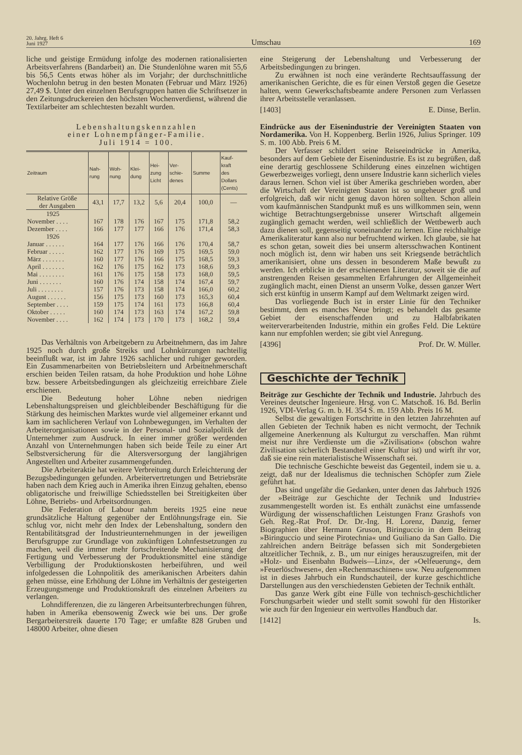20. Jahrg. Heft 6
Juni 1927
Umschau
169
liche und geistige Ermüdung infolge des modernen rationalisierten Arbeitsverfahrens (Bandarbeit) an. Die Stundenlöhne waren mit 55,6 bis 56,5 Cents etwas höher als im Vorjahr; der durchschnittliche Wochenlohn betrug in den besten Monaten (Februar und März 1926) 27,49 $. Unter den einzelnen Berufsgruppen hatten die Schriftsetzer in den Zeitungsdruckereien den höchsten Wochenverdienst, während die Textilarbeiter am schlechtesten bezahlt wurden.
Lebenshaltungskennzahlen
einer Lohnempfänger-Familie.
Juli 1914 = 100.
| Zeitraum | Nah- rung | Woh- nung | Klei- dung | Hei- zung Licht | Ver- schie- denes | Summe | Kauf- kraft des Dollars (Cents) |
| --- | --- | --- | --- | --- | --- | --- | --- |
| Relative Größe der Ausgaben | 43,1 | 17,7 | 13,2 | 5,6 | 20,4 | 100,0 | — |
| 1925 | | | | | | | |
| November . . . . | 167 | 178 | 176 | 167 | 175 | 171,8 | 58,2 |
| Dezember . . . . | 166 | 177 | 177 | 166 | 176 | 171,4 | 58,3 |
| 1926 | | | | | | | |
| Januar . . . . . . | 164 | 177 | 176 | 166 | 176 | 170,4 | 58,7 |
| Februar . . . . . | 162 | 177 | 176 | 169 | 175 | 169,5 | 59,0 |
| März . . . . . . . | 160 | 177 | 176 | 166 | 175 | 168,5 | 59,3 |
| April . . . . . . . | 162 | 176 | 175 | 162 | 173 | 168,6 | 59,3 |
| Mai . . . . . . . . | 161 | 176 | 175 | 158 | 173 | 168,0 | 59,5 |
| Juni . . . . . . . | 160 | 176 | 174 | 158 | 174 | 167,4 | 59,7 |
| Juli . . . . . . . . | 157 | 176 | 173 | 158 | 174 | 166,0 | 60,2 |
| August . . . . . . | 156 | 175 | 173 | 160 | 173 | 165,3 | 60,4 |
| September . . . . | 159 | 175 | 174 | 161 | 173 | 166,8 | 60,4 |
| Oktober . . . . . | 160 | 174 | 173 | 163 | 174 | 167,2 | 59,8 |
| November . . . . | 162 | 174 | 173 | 170 | 173 | 168,2 | 59,4 |
Das Verhältnis von Arbeitgebern zu Arbeitnehmern, das im Jahre 1925 noch durch große Streiks und Lohnkürzungen nachteilig beeinflußt war, ist im Jahre 1926 sachlicher und ruhiger geworden. Ein Zusammenarbeiten von Betriebsleitern und Arbeitnehmerschaft erschien beiden Teilen ratsam, da hohe Produktion und hohe Löhne bzw. bessere Arbeitsbedingungen als gleichzeitig erreichbare Ziele erschienen.
Die Bedeutung hoher Löhne neben niedrigen Lebenshaltungspreisen und gleichbleibender Beschäftigung für die Stärkung des heimischen Marktes wurde viel allgemeiner erkannt und kam im sachlicheren Verlauf von Lohnbewegungen, im Verhalten der Arbeiterorganisationen sowie in der Personal- und Sozialpolitik der Unternehmer zum Ausdruck. In einer immer größer werdenden Anzahl von Unternehmungen haben sich beide Teile zu einer Art Selbstversicherung für die Altersversorgung der langjährigen Angestellten und Arbeiter zusammengefunden.
Die Arbeiteraktie hat weitere Verbreitung durch Erleichterung der Bezugsbedingungen gefunden. Arbeitervertretungen und Betriebsräte haben nach dem Krieg auch in Amerika ihren Einzug gehalten, ebenso obligatorische und freiwillige Schiedsstellen bei Streitigkeiten über Löhne, Betriebs- und Arbeitsordnungen.
Die Federation of Labour nahm bereits 1925 eine neue grundsätzliche Haltung gegenüber der Entlöhnungsfrage ein. Sie schlug vor, nicht mehr den Index der Lebenshaltung, sondern den Rentabilitätsgrad der Industrieunternehmungen in der jeweiligen Berufsgruppe zur Grundlage von zukünftigen Lohnfestsetzungen zu machen, weil die immer mehr fortschreitende Mechanisierung der Fertigung und Verbesserung der Produktionsmittel eine ständige Verbilligung der Produktionskosten herbeiführen, und weil infolgedessen die Lohnpolitik des amerikanischen Arbeiters dahin gehen müsse, eine Erhöhung der Löhne im Verhältnis der gesteigerten Erzeugungsmenge und Produktionskraft des einzelnen Arbeiters zu verlangen.
Lohndifferenzen, die zu längeren Arbeitsunterbrechungen führen, haben in Amerika ebensowenig Zweck wie bei uns. Der große Bergarbeiterstreik dauerte 170 Tage; er umfaßte 828 Gruben und 148000 Arbeiter, ohne diesen
eine Steigerung der Lebenshaltung und Verbesserung der Arbeitsbedingungen zu bringen.
Zu erwähnen ist noch eine veränderte Rechtsauffassung der amerikanischen Gerichte, die es für einen Verstoß gegen die Gesetze halten, wenn Gewerkschaftsbeamte andere Personen zum Verlassen ihrer Arbeitsstelle veranlassen.
[1403] E. Dinse, Berlin.
Eindrücke aus der Eisenindustrie der Vereinigten Staaten von Nordamerika.
Von H. Koppenberg. Berlin 1926, Julius Springer. 109 S. m. 100 Abb. Preis 6 M.
Der Verfasser schildert seine Reiseeindrücke in Amerika, besonders auf dem Gebiete der Eisenindustrie. Es ist zu begrüßen, daß eine derartig geschlossene Schilderung eines einzelnen wichtigen Gewerbezweiges vorliegt, denn unsere Industrie kann sicherlich vieles daraus lernen. Schon viel ist über Amerika geschrieben worden, aber die Wirtschaft der Vereinigten Staaten ist so ungeheuer groß und erfolgreich, daß wir nicht genug davon hören sollten. Schon allein vom kaufmännischen Standpunkt muß es uns willkommen sein, wenn wichtige Betrachtungsergebnisse unserer Wirtschaft allgemein zugänglich gemacht werden, weil schließlich der Wettbewerb auch dazu dienen soll, gegenseitig voneinander zu lernen. Eine reichhaltige Amerikaliteratur kann also nur befruchtend wirken. Ich glaube, sie hat es schon getan, soweit dies bei unserm altersschwachen Kontinent noch möglich ist, denn wir haben uns seit Kriegsende beträchtlich amerikanisiert, ohne uns dessen in besonderem Maße bewußt zu werden. Ich erblicke in der erschienenen Literatur, soweit sie die auf anstrengenden Reisen gesammelten Erfahrungen der Allgemeinheit zugänglich macht, einen Dienst an unserm Volke, dessen ganzer Wert sich erst künftig in unserm Kampf auf dem Weltmarkt zeigen wird.
Das vorliegende Buch ist in erster Linie für den Techniker bestimmt, dem es manches Neue bringt; es behandelt das gesamte Gebiet der eisenschaffenden und zu Halbfabrikaten weiterverarbeitenden Industrie, mithin ein großes Feld. Die Lektüre kann nur empfohlen werden; sie gibt viel Anregung.
[4396] Prof. Dr. W. Müller.
Geschichte der Technik
Beiträge zur Geschichte der Technik und Industrie.
Jahrbuch des Vereines deutscher Ingenieure. Hrsg. von C. Matschoß. 16. Bd. Berlin 1926, VDI-Verlag G. m. b. H. 354 S. m. 159 Abb. Preis 16 M.
Selbst die gewaltigen Fortschritte in den letzten Jahrzehnten auf allen Gebieten der Technik haben es nicht vermocht, der Technik allgemeine Anerkennung als Kulturgut zu verschaffen. Man rühmt meist nur ihre Verdienste um die »Zivilisation« (obschon wahre Zivilisation sicherlich Bestandteil einer Kultur ist) und wirft ihr vor, daß sie eine rein materialistische Wissenschaft sei.
Die technische Geschichte beweist das Gegenteil, indem sie u. a. zeigt, daß nur der Idealismus die technischen Schöpfer zum Ziele geführt hat.
Das sind ungefähr die Gedanken, unter denen das Jahrbuch 1926 der »Beiträge zur Geschichte der Technik und Industrie« zusammengestellt worden ist. Es enthält zunächst eine umfassende Würdigung der wissenschaftlichen Leistungen Franz Grashofs von Geh. Reg.-Rat Prof. Dr. Dr.-Ing. H. Lorenz, Danzig, ferner Biographien über Hermann Gruson, Biringuccio in dem Beitrag »Biringuccio und seine Pirotechnia« und Guiliano da San Gallo. Die zahlreichen andern Beiträge befassen sich mit Sondergebieten altzeitlicher Technik, z. B., um nur einiges herauszugreifen, mit der »Holz- und Eisenbahn Budweis—Linz«, der »Oelfeuerung«, dem »Feuerlöschwesen«, den »Rechenmaschinen« usw. Neu aufgenommen ist in dieses Jahrbuch ein Rundschauteil, der kurze geschichtliche Darstellungen aus den verschiedensten Gebieten der Technik enthält.
Das ganze Werk gibt eine Fülle von technisch-geschichtlicher Forschungsarbeit wieder und stellt somit sowohl für den Historiker wie auch für den Ingenieur ein wertvolles Handbuch dar.
[1412] Is.